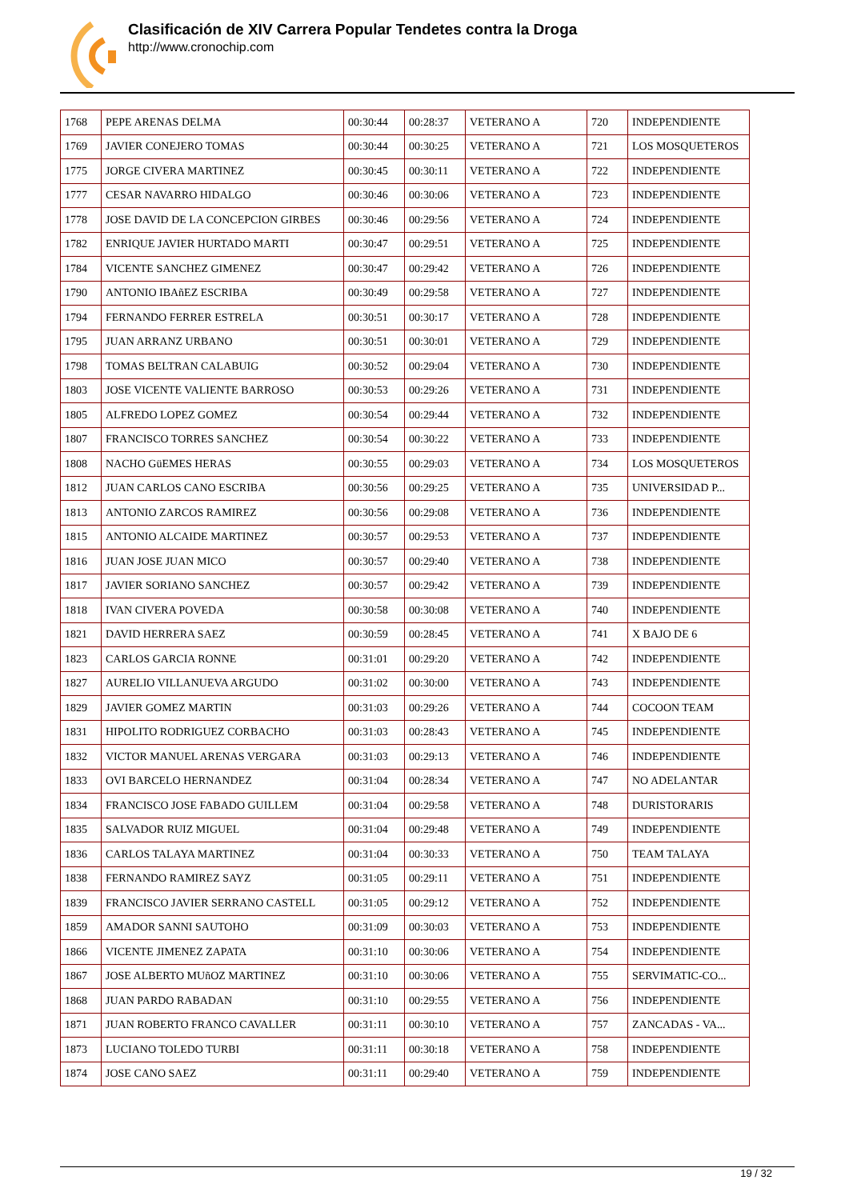Clasificación de XIV Carrera Popular Tendetes contra la Droga
http://www.cronochip.com
| 1768 | PEPE ARENAS DELMA | 00:30:44 | 00:28:37 | VETERANO A | 720 | INDEPENDIENTE |
| 1769 | JAVIER CONEJERO TOMAS | 00:30:44 | 00:30:25 | VETERANO A | 721 | LOS MOSQUETEROS |
| 1775 | JORGE CIVERA MARTINEZ | 00:30:45 | 00:30:11 | VETERANO A | 722 | INDEPENDIENTE |
| 1777 | CESAR NAVARRO HIDALGO | 00:30:46 | 00:30:06 | VETERANO A | 723 | INDEPENDIENTE |
| 1778 | JOSE DAVID DE LA CONCEPCION GIRBES | 00:30:46 | 00:29:56 | VETERANO A | 724 | INDEPENDIENTE |
| 1782 | ENRIQUE JAVIER HURTADO MARTI | 00:30:47 | 00:29:51 | VETERANO A | 725 | INDEPENDIENTE |
| 1784 | VICENTE SANCHEZ GIMENEZ | 00:30:47 | 00:29:42 | VETERANO A | 726 | INDEPENDIENTE |
| 1790 | ANTONIO IBAñEZ ESCRIBA | 00:30:49 | 00:29:58 | VETERANO A | 727 | INDEPENDIENTE |
| 1794 | FERNANDO FERRER ESTRELA | 00:30:51 | 00:30:17 | VETERANO A | 728 | INDEPENDIENTE |
| 1795 | JUAN ARRANZ URBANO | 00:30:51 | 00:30:01 | VETERANO A | 729 | INDEPENDIENTE |
| 1798 | TOMAS BELTRAN CALABUIG | 00:30:52 | 00:29:04 | VETERANO A | 730 | INDEPENDIENTE |
| 1803 | JOSE VICENTE VALIENTE BARROSO | 00:30:53 | 00:29:26 | VETERANO A | 731 | INDEPENDIENTE |
| 1805 | ALFREDO LOPEZ GOMEZ | 00:30:54 | 00:29:44 | VETERANO A | 732 | INDEPENDIENTE |
| 1807 | FRANCISCO TORRES SANCHEZ | 00:30:54 | 00:30:22 | VETERANO A | 733 | INDEPENDIENTE |
| 1808 | NACHO GüEMES HERAS | 00:30:55 | 00:29:03 | VETERANO A | 734 | LOS MOSQUETEROS |
| 1812 | JUAN CARLOS CANO ESCRIBA | 00:30:56 | 00:29:25 | VETERANO A | 735 | UNIVERSIDAD P... |
| 1813 | ANTONIO ZARCOS RAMIREZ | 00:30:56 | 00:29:08 | VETERANO A | 736 | INDEPENDIENTE |
| 1815 | ANTONIO ALCAIDE MARTINEZ | 00:30:57 | 00:29:53 | VETERANO A | 737 | INDEPENDIENTE |
| 1816 | JUAN JOSE JUAN MICO | 00:30:57 | 00:29:40 | VETERANO A | 738 | INDEPENDIENTE |
| 1817 | JAVIER SORIANO SANCHEZ | 00:30:57 | 00:29:42 | VETERANO A | 739 | INDEPENDIENTE |
| 1818 | IVAN CIVERA POVEDA | 00:30:58 | 00:30:08 | VETERANO A | 740 | INDEPENDIENTE |
| 1821 | DAVID HERRERA SAEZ | 00:30:59 | 00:28:45 | VETERANO A | 741 | X BAJO DE 6 |
| 1823 | CARLOS GARCIA RONNE | 00:31:01 | 00:29:20 | VETERANO A | 742 | INDEPENDIENTE |
| 1827 | AURELIO VILLANUEVA ARGUDO | 00:31:02 | 00:30:00 | VETERANO A | 743 | INDEPENDIENTE |
| 1829 | JAVIER GOMEZ MARTIN | 00:31:03 | 00:29:26 | VETERANO A | 744 | COCOON TEAM |
| 1831 | HIPOLITO RODRIGUEZ CORBACHO | 00:31:03 | 00:28:43 | VETERANO A | 745 | INDEPENDIENTE |
| 1832 | VICTOR MANUEL ARENAS VERGARA | 00:31:03 | 00:29:13 | VETERANO A | 746 | INDEPENDIENTE |
| 1833 | OVI BARCELO HERNANDEZ | 00:31:04 | 00:28:34 | VETERANO A | 747 | NO ADELANTAR |
| 1834 | FRANCISCO JOSE FABADO GUILLEM | 00:31:04 | 00:29:58 | VETERANO A | 748 | DURISTORARIS |
| 1835 | SALVADOR RUIZ MIGUEL | 00:31:04 | 00:29:48 | VETERANO A | 749 | INDEPENDIENTE |
| 1836 | CARLOS TALAYA MARTINEZ | 00:31:04 | 00:30:33 | VETERANO A | 750 | TEAM TALAYA |
| 1838 | FERNANDO RAMIREZ SAYZ | 00:31:05 | 00:29:11 | VETERANO A | 751 | INDEPENDIENTE |
| 1839 | FRANCISCO JAVIER SERRANO CASTELL | 00:31:05 | 00:29:12 | VETERANO A | 752 | INDEPENDIENTE |
| 1859 | AMADOR SANNI SAUTOHO | 00:31:09 | 00:30:03 | VETERANO A | 753 | INDEPENDIENTE |
| 1866 | VICENTE JIMENEZ ZAPATA | 00:31:10 | 00:30:06 | VETERANO A | 754 | INDEPENDIENTE |
| 1867 | JOSE ALBERTO MUñOZ MARTINEZ | 00:31:10 | 00:30:06 | VETERANO A | 755 | SERVIMATIC-CO... |
| 1868 | JUAN PARDO RABADAN | 00:31:10 | 00:29:55 | VETERANO A | 756 | INDEPENDIENTE |
| 1871 | JUAN ROBERTO FRANCO CAVALLER | 00:31:11 | 00:30:10 | VETERANO A | 757 | ZANCADAS - VA... |
| 1873 | LUCIANO TOLEDO TURBI | 00:31:11 | 00:30:18 | VETERANO A | 758 | INDEPENDIENTE |
| 1874 | JOSE CANO SAEZ | 00:31:11 | 00:29:40 | VETERANO A | 759 | INDEPENDIENTE |
19 / 32